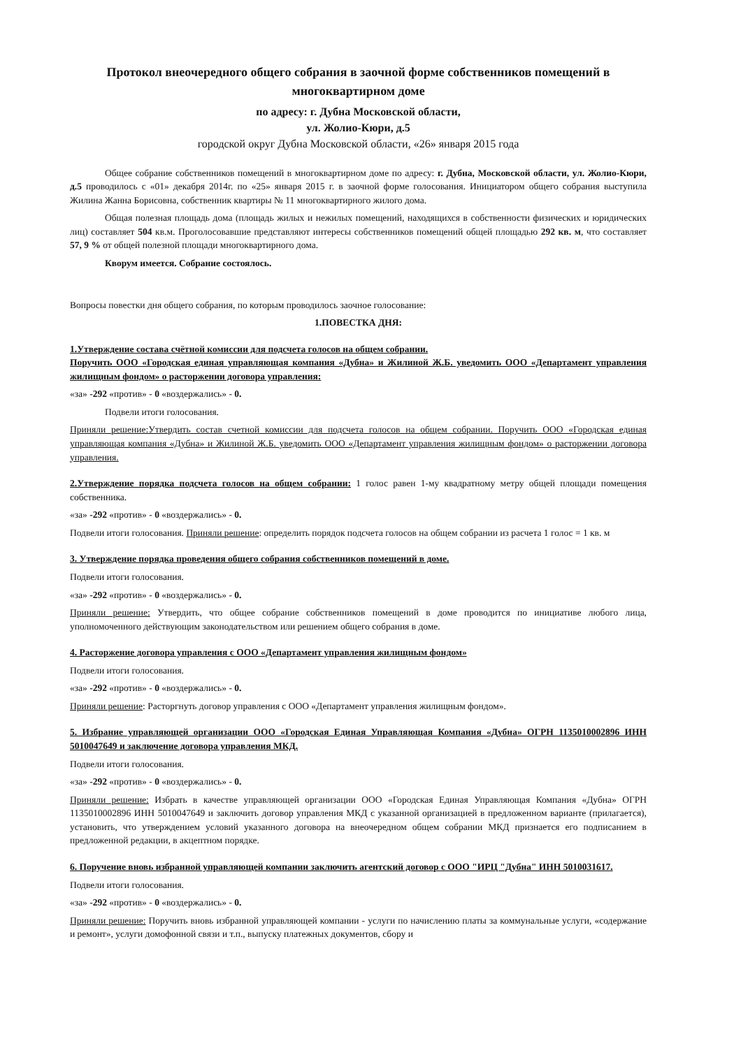Протокол внеочередного общего собрания в заочной форме собственников помещений в многоквартирном доме
по адресу: г. Дубна Московской области,
ул. Жолио-Кюри, д.5
городской округ Дубна Московской области, «26» января 2015 года
Общее собрание собственников помещений в многоквартирном доме по адресу: г. Дубна, Московской области, ул. Жолио-Кюри, д.5 проводилось с «01» декабря 2014г. по «25» января 2015 г. в заочной форме голосования. Инициатором общего собрания выступила Жилина Жанна Борисовна, собственник квартиры № 11 многоквартирного жилого дома.
Общая полезная площадь дома (площадь жилых и нежилых помещений, находящихся в собственности физических и юридических лиц) составляет 504 кв.м. Проголосовавшие представляют интересы собственников помещений общей площадью 292 кв. м, что составляет 57, 9 % от общей полезной площади многоквартирного дома.
Кворум имеется. Собрание состоялось.
Вопросы повестки дня общего собрания, по которым проводилось заочное голосование:
1.ПОВЕСТКА ДНЯ:
1.Утверждение состава счётной комиссии для подсчета голосов на общем собрании.
Поручить ООО «Городская единая управляющая компания «Дубна» и Жилиной Ж.Б. уведомить ООО «Департамент управления жилищным фондом» о расторжении договора управления:
«за» -292 «против» - 0 «воздержались» - 0.
Подвели итоги голосования.
Приняли решение:Утвердить состав счетной комиссии для подсчета голосов на общем собрании. Поручить ООО «Городская единая управляющая компания «Дубна» и Жилиной Ж.Б. уведомить ООО «Департамент управления жилищным фондом» о расторжении договора управления.
2.Утверждение порядка подсчета голосов на общем собрании: 1 голос равен 1-му квадратному метру общей площади помещения собственника.
«за» -292 «против» - 0 «воздержались» - 0.
Подвели итоги голосования. Приняли решение: определить порядок подсчета голосов на общем собрании из расчета 1 голос = 1 кв. м
3. Утверждение порядка проведения общего собрания собственников помещений в доме.
Подвели итоги голосования.
«за» -292 «против» - 0 «воздержались» - 0.
Приняли решение: Утвердить, что общее собрание собственников помещений в доме проводится по инициативе любого лица, уполномоченного действующим законодательством или решением общего собрания в доме.
4. Расторжение договора управления с ООО «Департамент управления жилищным фондом»
Подвели итоги голосования.
«за» -292 «против» - 0 «воздержались» - 0.
Приняли решение: Расторгнуть договор управления с ООО «Департамент управления жилищным фондом».
5. Избрание управляющей организации ООО «Городская Единая Управляющая Компания «Дубна» ОГРН 1135010002896 ИНН 5010047649 и заключение договора управления МКД.
Подвели итоги голосования.
«за» -292 «против» - 0 «воздержались» - 0.
Приняли решение: Избрать в качестве управляющей организации ООО «Городская Единая Управляющая Компания «Дубна» ОГРН 1135010002896 ИНН 5010047649 и заключить договор управления МКД с указанной организацией в предложенном варианте (прилагается), установить, что утверждением условий указанного договора на внеочередном общем собрании МКД признается его подписанием в предложенной редакции, в акцептном порядке.
6. Поручение вновь избранной управляющей компании заключить агентский договор с ООО "ИРЦ "Дубна" ИНН 5010031617.
Подвели итоги голосования.
«за» -292 «против» - 0 «воздержались» - 0.
Приняли решение: Поручить вновь избранной управляющей компании - услуги по начислению платы за коммунальные услуги, «содержание и ремонт», услуги домофонной связи и т.п., выпуску платежных документов, сбору и